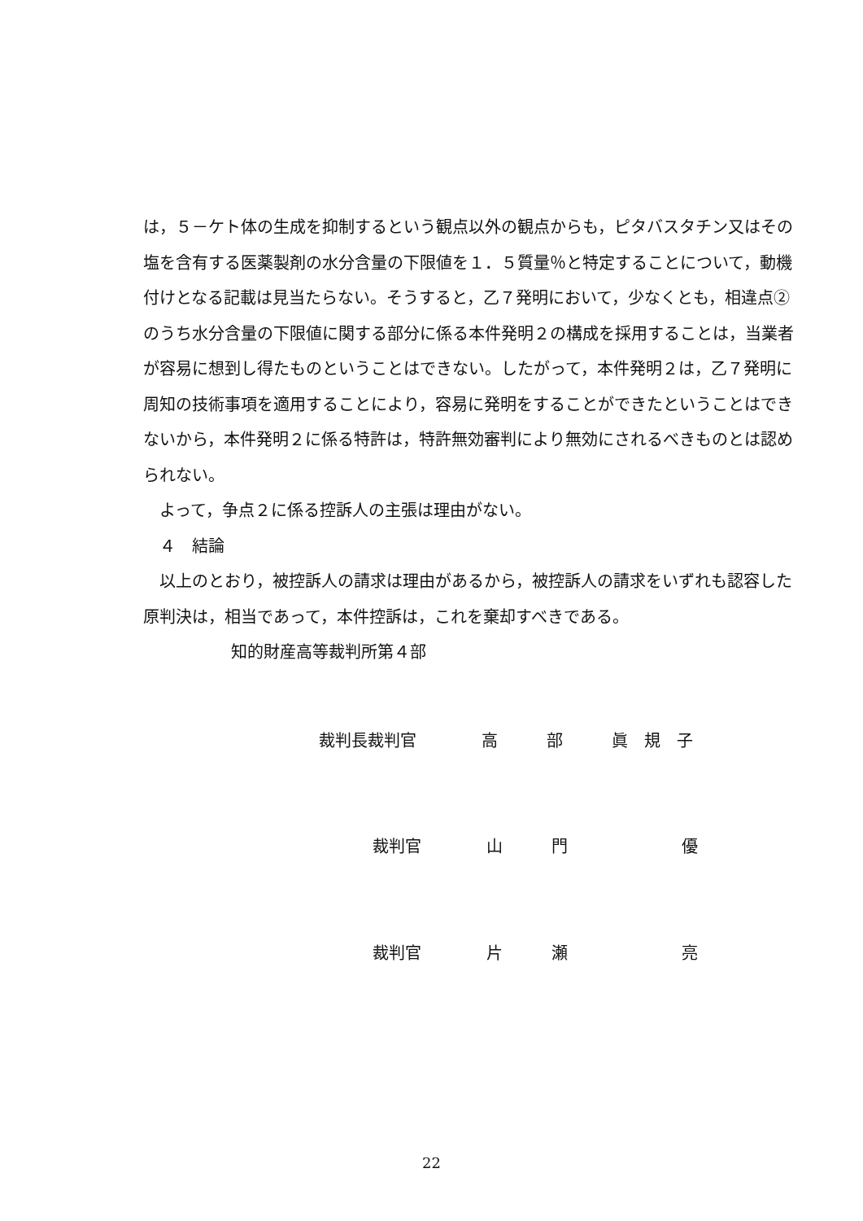は，５－ケト体の生成を抑制するという観点以外の観点からも，ピタバスタチン又はその塩を含有する医薬製剤の水分含量の下限値を１．５質量％と特定することについて，動機付けとなる記載は見当たらない。そうすると，乙７発明において，少なくとも，相違点②のうち水分含量の下限値に関する部分に係る本件発明２の構成を採用することは，当業者が容易に想到し得たものということはできない。したがって，本件発明２は，乙７発明に周知の技術事項を適用することにより，容易に発明をすることができたということはできないから，本件発明２に係る特許は，特許無効審判により無効にされるべきものとは認められない。
　よって，争点２に係る控訴人の主張は理由がない。
　４　結論
　以上のとおり，被控訴人の請求は理由があるから，被控訴人の請求をいずれも認容した原判決は，相当であって，本件控訴は，これを棄却すべきである。
知的財産高等裁判所第４部
裁判長裁判官　　　　高　　　部　　　眞　規　子
裁判官　　　　山　　　門　　　　　　　優
裁判官　　　　片　　　瀬　　　　　　　亮
22